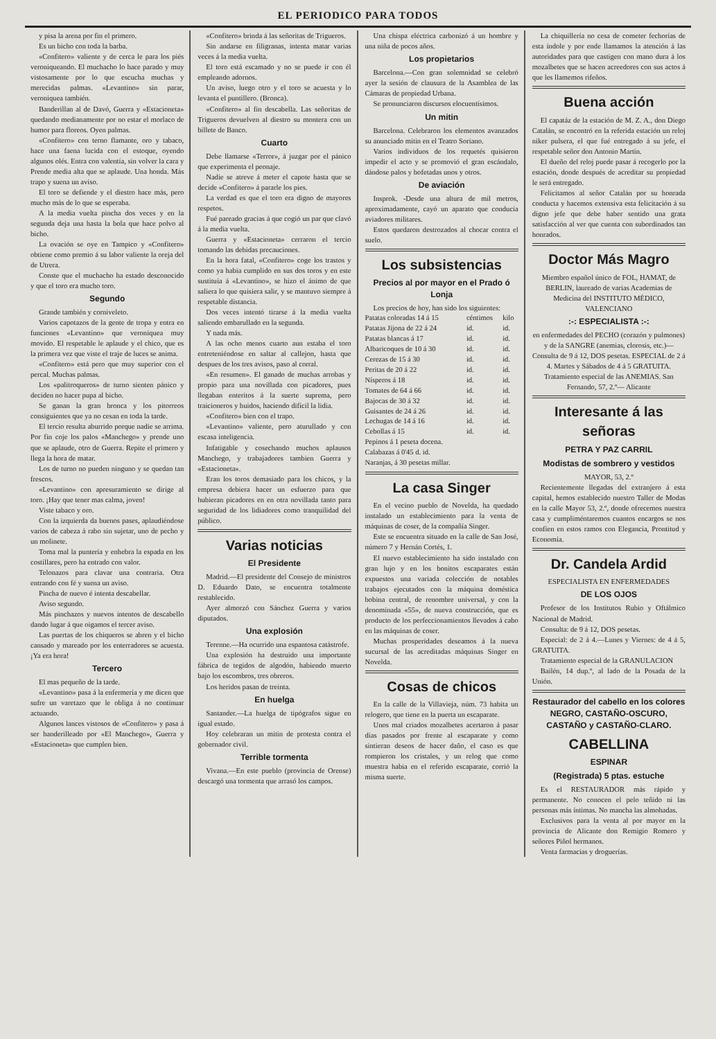EL PERIODICO PARA TODOS
y pisa la arena por fin el primero.
Es un bicho con toda la barba.
«Confitero» valiente y de cerca le para los piés veroniqueando. El muchacho lo hace parado y muy vistosamente por lo que escucha muchas y merecidas palmas. «Levantino» sin parar, veroniquea también.
Banderillan al de Davó, Guerra y «Estacioneta» quedando medianamente por no estar el morlaco de humor para floreos. Oyen palmas.
«Confitero» con terno flamante, oro y tabaco, hace una faena lucida con el estoque, oyendo algunos olés. Entra con valentía, sin volver la cara y Prende media alta que se aplaude. Una honda. Más trapo y suena un aviso.
El toro se defiende y el diestro hace más, pero mucho más de lo que se esperaba.
A la media vuelta pincha dos veces y en la segunda deja una hasta la bola que hace polvo al bicho.
La ovación se oye en Tampico y «Confitero» obtiene como premio á su labor valiente la oreja del de Utrera.
Conste que el muchacho ha estado desconocido y que el toro era mucho toro.
Segundo
Grande también y corniveleto.
Varios capotazos de la gente de tropa y entra en funciones «Levantino» que veroniquea muy movido. El respetable le aplaude y el chico, que es la primera vez que viste el traje de luces se anima.
«Confitero» está pero que muy superior con el percal. Muchas palmas.
Los «palitroqueros» de turno sienten pánico y deciden no hacer pupa al bicho.
Se ganan la gran bronca y los pitorreos consiguientes que ya no cesan en toda la tarde.
El tercio resulta aburrido porque nadie se arrima. Por fin coje los palos «Manchego» y prende uno que se aplaude, otro de Guerra. Repite el primero y llega la hora de matar.
Los de turno no pueden ninguno y se quedan tan frescos.
«Levantino» con apresuramiento se dirige al toro. ¡Hay que tener mas calma, joven!
Viste tabaco y oro.
Con la izquierda da buenos pases, aplaudiéndose varios de cabeza á rabo sin sujetar, uno de pecho y un molinete.
Toma mal la puntería y enhebra la espada en los costillares, pero ha entrado con valor.
Telonazos para clavar una contraria. Otra entrando con fé y suena un aviso.
Pincha de nuevo é intenta descabellar.
Aviso segundo.
Más pinchazos y nuevos intentos de descabello dando lugar á que oigamos el tercer aviso.
Las puertas de los chiqueros se abren y el bicho cansado y mareado por los enterradores se acuesta. ¡Ya era hora!
Tercero
El mas pequeño de la tarde.
«Levantino» pasa á la enfermería y me dicen que sufre un varetazo que le obliga á no continuar actuando.
Algunos lances vistosos de «Confitero» y pasa á ser banderilleado por «El Manchego», Guerra y «Estacioneta» que cumplen bien.
«Confitero» brinda á las señoritas de Trigueros.
Sin andarse en filigranas, intenta matar varias veces á la media vuelta.
El toro está escamado y no se puede ir con él empleando adornos.
Un aviso, luego otro y el toro se acuesta y lo levanta el puntillero. (Bronca).
«Confitero» al fin descabella. Las señoritas de Trigueros devuelven al diestro su montera con un billete de Banco.
Cuarto
Debe llamarse «Terror», á juzgar por el pánico que experimenta el peonaje.
Nadie se atreve á meter el capote hasta que se decide «Confitero» á pararle los pies.
La verdad es que el toro era digno de mayores respetos.
Fué pareado gracias á que cogió un par que clavó á la media vuelta.
Guerra y «Estacioneta» cerraron el tercio tomando las debidas precauciones.
En la hora fatal, «Confitero» coge los trastos y como ya habia cumplido en sus dos toros y en este sustituía á «Levantino», se hizo el ánimo de que saliera lo que quisiera salir, y se mantuvo siempre á respetable distancia.
Dos veces intentó tirarse á la media vuelta saliendo embarullado en la segunda.
Y nada más.
A las ocho menos cuarto aun estaba el toro entreteniéndose en saltar al callejon, hasta que despues de los tres avisos, paso al corral.
«En resumen». El ganado de muchas arrobas y propio para una novillada con picadores, pues llegaban enteritos á la suerte suprema, pero traicioneros y huidos, haciendo difícil la lidia.
«Confitero» bien con el trapo.
«Levantino» valiente, pero aturullado y con escasa inteligencia.
Infatigable y cosechando muchos aplausos Manchego, y trabajadores tambien Guerra y «Estacioneta».
Eran los toros demasiado para los chicos, y la empresa debiera hacer un esfuerzo para que hubieran picadores en en otra novillada tanto para seguridad de los lidiadores como tranquilidad del público.
Varias noticias
El Presidente
Madrid.—El presidente del Consejo de ministros D. Eduardo Dato, se encuentra totalmente restablecido.
Ayer almorzó con Sánchez Guerra y varios diputados.
Una explosión
Terenne.—Ha ocurrido una espantosa catástrofe.
Una explosión ha destruido una importante fábrica de tegidos de algodón, habiendo muerto bajo los escombros, tres obreros.
Los heridos pasan de treinta.
En huelga
Santander.—La huelga de tipógrafos sigue en igual estado.
Hoy celebraran un mitin de protesta contra el gobernador civil.
Terrible tormenta
Vivana.—En este pueblo (provincia de Orense) descargó una tormenta que arrasó los campos.
Una chispa eléctrica carbonizó á un hombre y una niña de pocos años.
Los propietarios
Barcelona.—Con gran solemnidad se celebró ayer la sesión de clausura de la Asamblea de las Cámaras de propiedad Urbana.
Se pronunciaron discursos elocuentísimos.
Un mitin
Barcelona. Celebraron los elementos avanzados su anunciado mitin en el Teatro Soriano.
Varios individuos de los requetés quisieron impedir el acto y se promovió el gran escándalo, dándose palos y bofetadas unos y otros.
De aviación
Insprok. -Desde una altura de mil metros, aproximadamente, cayó un aparato que conducía aviadores militares.
Estos quedaron destrozados al chocar contra el suelo.
Los subsistencias
Precios al por mayor en el Prado ó Lonja
Los precios de hoy, han sido los siguientes:
| Patatas coloradas 14 á 15 | céntimos | kilo |
| Patatas Jijona de 22 á 24 | id. | id. |
| Patatas blancas á 17 | id. | id. |
| Albaricoques de 10 á 30 | id. | id. |
| Cerezas de 15 á 30 | id. | id. |
| Peritas de 20 á 22 | id. | id. |
| Nísperos á 18 | id. | id. |
| Tomates de 64 á 66 | id. | id. |
| Bajocas de 30 á 32 | id. | id. |
| Guisantes de 24 á 26 | id. | id. |
| Lechugas de 14 á 16 | id. | id. |
| Cebollas á 15 | id. | id. |
| Pepinos á 1 peseta docena. | | |
| Calabazas á 0'45 d. id. | | |
| Naranjas, á 30 pesetas millar. | | |
La casa Singer
En el vecino pueblo de Novelda, ha quedado instalado un establecimiento para la venta de máquinas de coser, de la compañía Singer.
Este se encuentra situado en la calle de San José, número 7 y Hernán Cortés, 1.
El nuevo establecimiento ha sido instalado con gran lujo y en los bonitos escaparates están expuestos una variada colección de notables trabajos ejecutados con la máquina doméstica bobina central, de renombre universal, y con la denominada «55», de nueva construcción, que es producto de los perfeccionamientos llevados á cabo en las máquinas de coser.
Muchas prosperidades deseamos á la nueva sucursal de las acreditadas máquinas Singer en Novelda.
Cosas de chicos
En la calle de la Villavieja, núm. 73 habita un relogero, que tiene en la puerta un escaparate.
Unos mal criados mozalbetes acertaron á pasar días pasados por frente al escaparate y como sintieran deseos de hacer daño, el caso es que rompieron los cristales, y un relog que como muestra habia en el referido escaparate, corrió la misma suerte.
La chiquillería no cesa de cometer fechorías de esta índole y por ende llamamos la atención á las autoridades para que castigen con mano dura á los mozalbetes que se hacen acreedores con sus actos á que les llamemos rifeños.
Buena acción
El capatáz de la estación de M. Z. A., don Diego Catalán, se encontró en la referida estación un reloj niker pulsera, el que fué entregado á su jefe, el respetable señor don Antonio Martín.
El dueño del reloj puede pasar á recogerlo por la estación, donde después de acreditar su propiedad le será entregado.
Felicitamos al señor Catalán por su honrada conducta y hacemos extensiva esta felicitación á su digno jefe que debe haber sentido una grata satisfacción al ver que cuenta con subordinados tan honrados.
Doctor Más Magro
Miembro español único de FOL, HAMAT, de BERLIN, laureado de varias Academias de Medicina del INSTITUTO MÉDICO, VALENCIANO
:-: ESPECIALISTA :-:
en enfermedades del PECHO (corazón y pulmones) y de la SANGRE (anemias, clorosis, etc.)—Consulta de 9 á 12, DOS pesetas. ESPECIAL de 2 á 4. Martes y Sábados de 4 á 5 GRATUITA. Tratamiento especial de las ANEMIAS. San Fernando, 57, 2.º— Alicante
Interesante á las señoras
PETRA Y PAZ CARRIL
Modistas de sombrero y vestidos
MAYOR, 53, 2.º
Recientemente llegadas del extranjero á esta capital, hemos establecido nuestro Taller de Modas en la calle Mayor 53, 2.º, donde ofrecemos nuestra casa y cumpliméntaremos cuantos encargos se nos confíen en estos ramos con Elegancia, Prontitud y Economía.
Dr. Candela Ardid
ESPECIALISTA EN ENFERMEDADES
DE LOS OJOS
Profesor de los Institutos Rubio y Oftálmico Nacional de Madrid.
Consulta: de 9 á 12, DOS pesetas.
Especial: de 2 á 4.—Lunes y Viernes: de 4 á 5, GRATUITA.
Tratamiento especial de la GRANULACION
Bailén, 14 dup.º, al lado de la Posada de la Unión.
Restaurador del cabello en los colores NEGRO, CASTAÑO-OSCURO, CASTAÑO y CASTAÑO-CLARO.
CABELLINA
ESPINAR
(Registrada) 5 ptas. estuche
Es el RESTAURADOR más rápido y permanente. No conocen el pelo teñido ni las personas más íntimas. No mancha las almohadas.
Exclusivos para la venta al por mayor en la provincia de Alicante don Remigio Romero y señores Piñol hermanos.
Venta farmacias y droguerías.